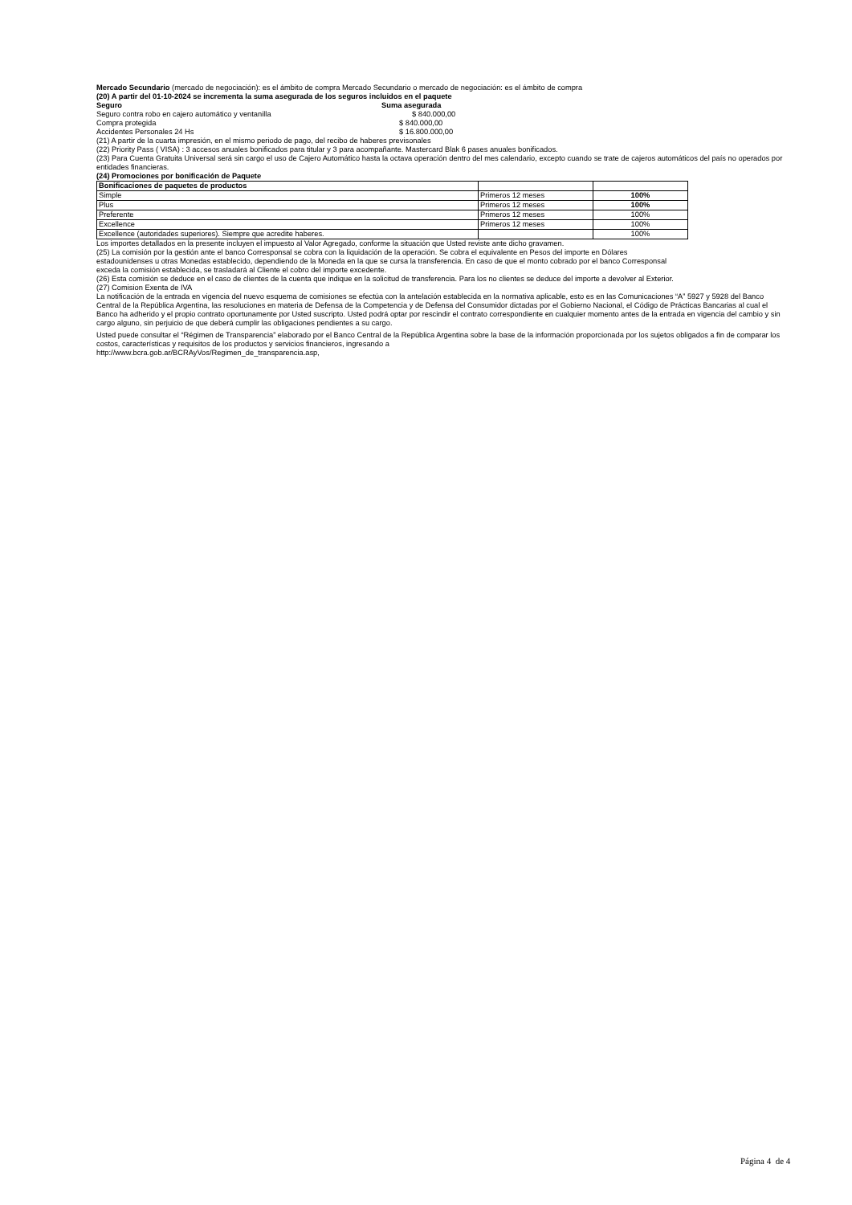Mercado Secundario (mercado de negociación): es el ámbito de compra Mercado Secundario o mercado de negociación: es el ámbito de compra
(20) A partir del 01-10-2024 se incrementa la suma asegurada de los seguros incluidos en el paquete
| Seguro | Suma asegurada |
| Seguro contra robo en cajero automático y ventanilla | $ 840.000,00 |
| Compra protegida | $ 840.000,00 |
| Accidentes Personales 24 Hs | $ 16.800.000,00 |
(21) A partir de la cuarta impresión, en el mismo periodo de pago, del recibo de haberes previsonales
(22) Priority Pass ( VISA) : 3 accesos anuales bonificados para titular y 3 para acompañante. Mastercard Blak 6 pases anuales bonificados.
(23) Para Cuenta Gratuita Universal será sin cargo el uso de Cajero Automático hasta la octava operación dentro del mes calendario, excepto cuando se trate de cajeros automáticos del país no operados por entidades financieras.
(24) Promociones por bonificación de Paquete
| Bonificaciones de paquetes de productos | | |
| Simple | Primeros 12 meses | 100% |
| Plus | Primeros 12 meses | 100% |
| Preferente | Primeros 12 meses | 100% |
| Excellence | Primeros 12 meses | 100% |
| Excellence (autoridades superiores). Siempre que acredite haberes. | | 100% |
Los importes detallados en la presente incluyen el impuesto al Valor Agregado, conforme la situación que Usted reviste ante dicho gravamen.
(25) La comisión por la gestión ante el banco Corresponsal se cobra con la liquidación de la operación. Se cobra el equivalente en Pesos del importe en Dólares estadounidenses u otras Monedas establecido, dependiendo de la Moneda en la que se cursa la transferencia. En caso de que el monto cobrado por el banco Corresponsal exceda la comisión establecida, se trasladará al Cliente el cobro del importe excedente.
(26) Esta comisión se deduce en el caso de clientes de la cuenta que indique en la solicitud de transferencia. Para los no clientes se deduce del importe a devolver al Exterior.
(27) Comision Exenta de IVA
La notificación de la entrada en vigencia del nuevo esquema de comisiones se efectúa con la antelación establecida en la normativa aplicable, esto es en las Comunicaciones “A” 5927 y 5928 del Banco Central de la República Argentina, las resoluciones en materia de Defensa de la Competencia y de Defensa del Consumidor dictadas por el Gobierno Nacional, el Código de Prácticas Bancarias al cual el Banco ha adherido y el propio contrato oportunamente por Usted suscripto. Usted podrá optar por rescindir el contrato correspondiente en cualquier momento antes de la entrada en vigencia del cambio y sin cargo alguno, sin perjuicio de que deberá cumplir las obligaciones pendientes a su cargo.
Usted puede consultar el “Régimen de Transparencia” elaborado por el Banco Central de la República Argentina sobre la base de la información proporcionada por los sujetos obligados a fin de comparar los costos, características y requisitos de los productos y servicios financieros, ingresando a
http://www.bcra.gob.ar/BCRAyVos/Regimen_de_transparencia.asp,
Página 4 de 4